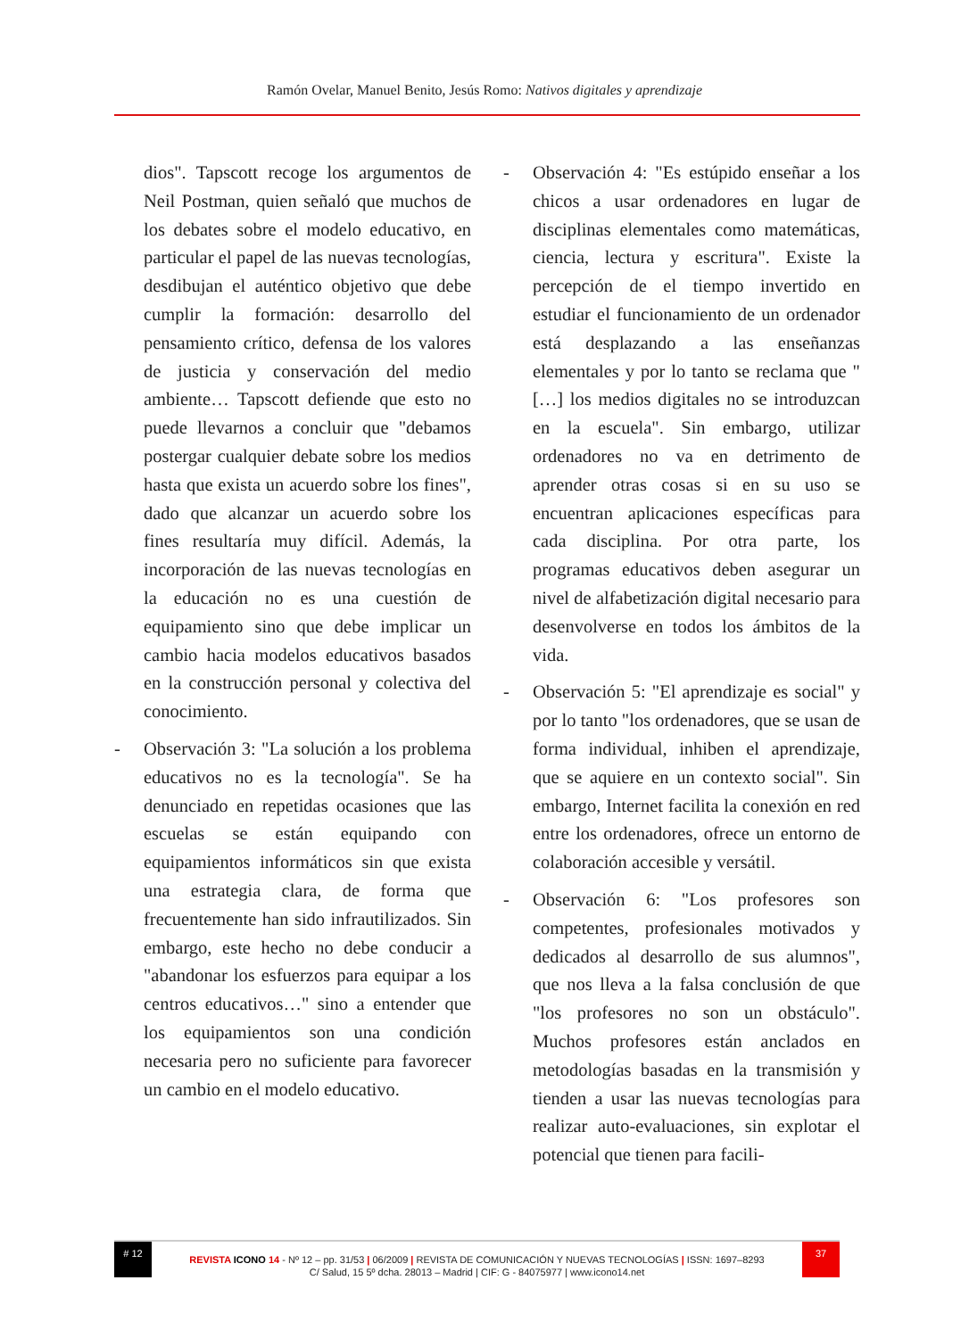Ramón Ovelar, Manuel Benito, Jesús Romo: Nativos digitales y aprendizaje
dios". Tapscott recoge los argumentos de Neil Postman, quien señaló que muchos de los debates sobre el modelo educativo, en particular el papel de las nuevas tecnologías, desdibujan el auténtico objetivo que debe cumplir la formación: desarrollo del pensamiento crítico, defensa de los valores de justicia y conservación del medio ambiente… Tapscott defiende que esto no puede llevarnos a concluir que "debamos postergar cualquier debate sobre los medios hasta que exista un acuerdo sobre los fines", dado que alcanzar un acuerdo sobre los fines resultaría muy difícil. Además, la incorporación de las nuevas tecnologías en la educación no es una cuestión de equipamiento sino que debe implicar un cambio hacia modelos educativos basados en la construcción personal y colectiva del conocimiento.
- Observación 3: "La solución a los problema educativos no es la tecnología". Se ha denunciado en repetidas ocasiones que las escuelas se están equipando con equipamientos informáticos sin que exista una estrategia clara, de forma que frecuentemente han sido infrautilizados. Sin embargo, este hecho no debe conducir a "abandonar los esfuerzos para equipar a los centros educativos…" sino a entender que los equipamientos son una condición necesaria pero no suficiente para favorecer un cambio en el modelo educativo.
- Observación 4: "Es estúpido enseñar a los chicos a usar ordenadores en lugar de disciplinas elementales como matemáticas, ciencia, lectura y escritura". Existe la percepción de el tiempo invertido en estudiar el funcionamiento de un ordenador está desplazando a las enseñanzas elementales y por lo tanto se reclama que "[…] los medios digitales no se introduzcan en la escuela". Sin embargo, utilizar ordenadores no va en detrimento de aprender otras cosas si en su uso se encuentran aplicaciones específicas para cada disciplina. Por otra parte, los programas educativos deben asegurar un nivel de alfabetización digital necesario para desenvolverse en todos los ámbitos de la vida.
- Observación 5: "El aprendizaje es social" y por lo tanto "los ordenadores, que se usan de forma individual, inhiben el aprendizaje, que se aquiere en un contexto social". Sin embargo, Internet facilita la conexión en red entre los ordenadores, ofrece un entorno de colaboración accesible y versátil.
- Observación 6: "Los profesores son competentes, profesionales motivados y dedicados al desarrollo de sus alumnos", que nos lleva a la falsa conclusión de que "los profesores no son un obstáculo". Muchos profesores están anclados en metodologías basadas en la transmisión y tienden a usar las nuevas tecnologías para realizar auto-evaluaciones, sin explotar el potencial que tienen para facili-
# 12 REVISTA ICONO 14 - Nº 12 – pp. 31/53 | 06/2009 | REVISTA DE COMUNICACIÓN Y NUEVAS TECNOLOGÍAS | ISSN: 1697–8293 37
C/ Salud, 15 5º dcha. 28013 – Madrid | CIF: G - 84075977 | www.icono14.net